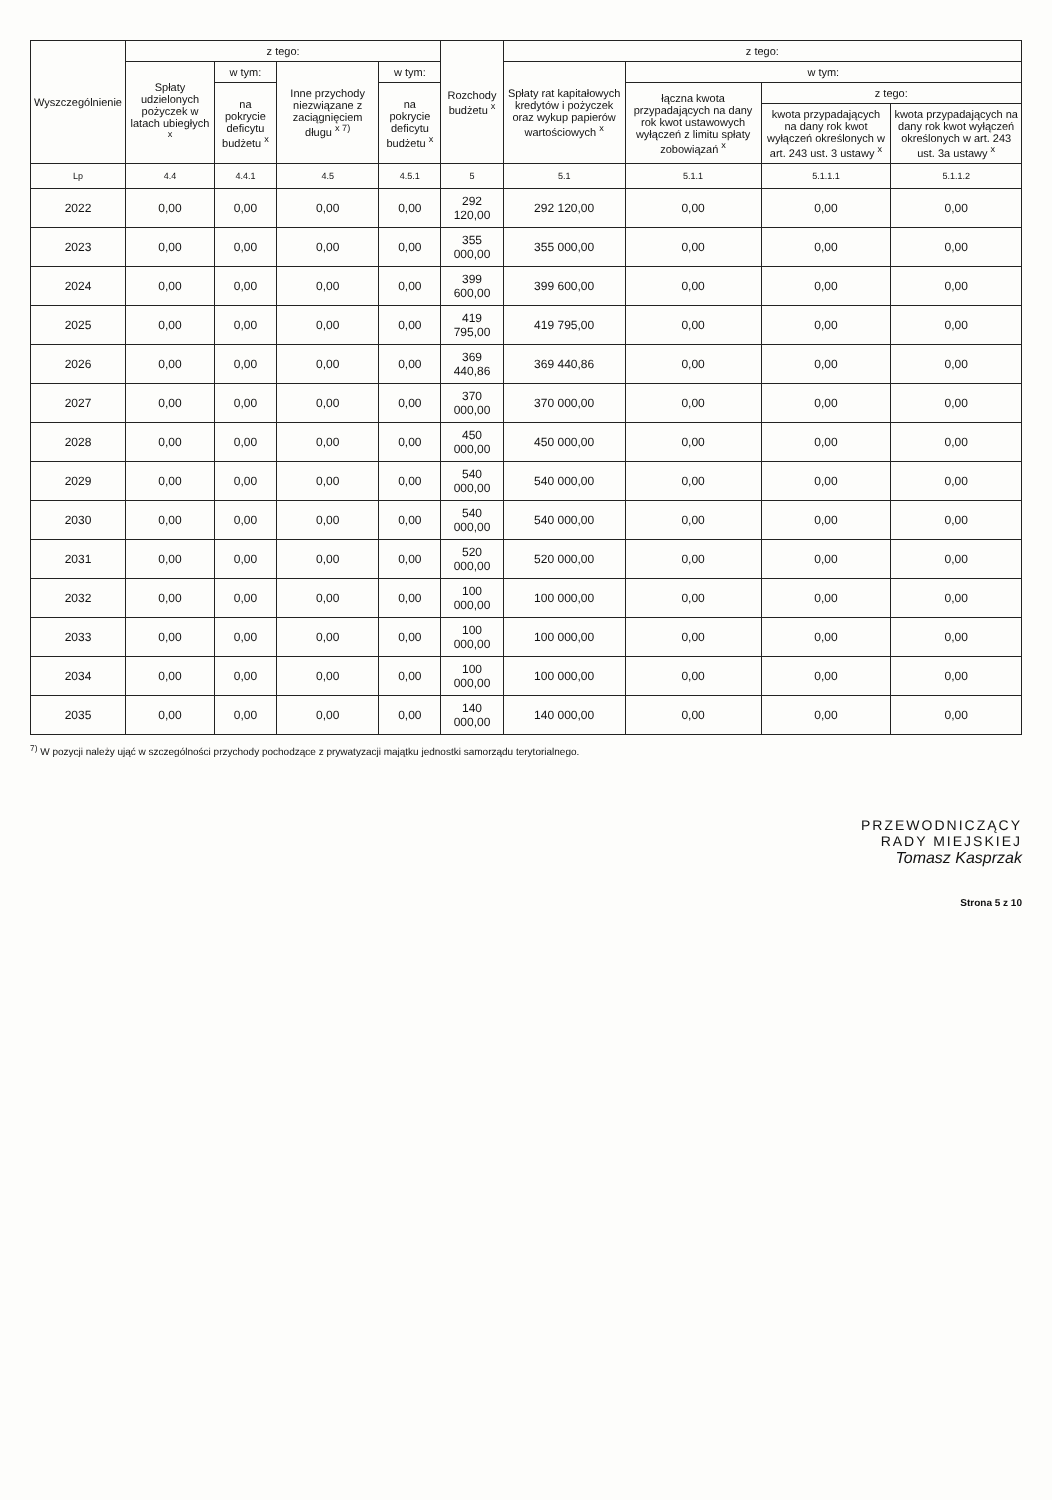| Wyszczególnienie | z tego: | | | | Rozchody budżetu <sup>x</sup> | z tego: | | | |
| --- | --- | --- | --- | --- | --- | --- | --- | --- | --- |
| | Spłaty udzielonych pożyczek w latach ubiegłych <sup>x</sup> | w tym: | Inne przychody niezwiązane z zaciągnięciem długu <sup>x 7)</sup> | w tym: | | Spłaty rat kapitałowych kredytów i pożyczek oraz wykup papierów wartościowych <sup>x</sup> | w tym: | | |
| | | na pokrycie deficytu budżetu <sup>x</sup> | | na pokrycie deficytu budżetu <sup>x</sup> | | | łączna kwota przypadających na dany rok kwot ustawowych wyłączeń z limitu spłaty zobowiązań <sup>x</sup> | z tego: | |
| | | | | | | | | kwota przypadających na dany rok kwot wyłączeń określonych w art. 243 ust. 3 ustawy <sup>x</sup> | kwota przypadających na dany rok kwot wyłączeń określonych w art. 243 ust. 3a ustawy <sup>x</sup> |
| Lp | 4.4 | 4.4.1 | 4.5 | 4.5.1 | 5 | 5.1 | 5.1.1 | 5.1.1.1 | 5.1.1.2 |
| 2022 | 0,00 | 0,00 | 0,00 | 0,00 | 292 120,00 | 292 120,00 | 0,00 | 0,00 | 0,00 |
| 2023 | 0,00 | 0,00 | 0,00 | 0,00 | 355 000,00 | 355 000,00 | 0,00 | 0,00 | 0,00 |
| 2024 | 0,00 | 0,00 | 0,00 | 0,00 | 399 600,00 | 399 600,00 | 0,00 | 0,00 | 0,00 |
| 2025 | 0,00 | 0,00 | 0,00 | 0,00 | 419 795,00 | 419 795,00 | 0,00 | 0,00 | 0,00 |
| 2026 | 0,00 | 0,00 | 0,00 | 0,00 | 369 440,86 | 369 440,86 | 0,00 | 0,00 | 0,00 |
| 2027 | 0,00 | 0,00 | 0,00 | 0,00 | 370 000,00 | 370 000,00 | 0,00 | 0,00 | 0,00 |
| 2028 | 0,00 | 0,00 | 0,00 | 0,00 | 450 000,00 | 450 000,00 | 0,00 | 0,00 | 0,00 |
| 2029 | 0,00 | 0,00 | 0,00 | 0,00 | 540 000,00 | 540 000,00 | 0,00 | 0,00 | 0,00 |
| 2030 | 0,00 | 0,00 | 0,00 | 0,00 | 540 000,00 | 540 000,00 | 0,00 | 0,00 | 0,00 |
| 2031 | 0,00 | 0,00 | 0,00 | 0,00 | 520 000,00 | 520 000,00 | 0,00 | 0,00 | 0,00 |
| 2032 | 0,00 | 0,00 | 0,00 | 0,00 | 100 000,00 | 100 000,00 | 0,00 | 0,00 | 0,00 |
| 2033 | 0,00 | 0,00 | 0,00 | 0,00 | 100 000,00 | 100 000,00 | 0,00 | 0,00 | 0,00 |
| 2034 | 0,00 | 0,00 | 0,00 | 0,00 | 100 000,00 | 100 000,00 | 0,00 | 0,00 | 0,00 |
| 2035 | 0,00 | 0,00 | 0,00 | 0,00 | 140 000,00 | 140 000,00 | 0,00 | 0,00 | 0,00 |
<sup>7)</sup> W pozycji należy ująć w szczególności przychody pochodzące z prywatyzacji majątku jednostki samorządu terytorialnego.
PRZEWODNICZĄCY
RADY MIEJSKIEJ
Tomasz Kasprzak
Strona 5 z 10